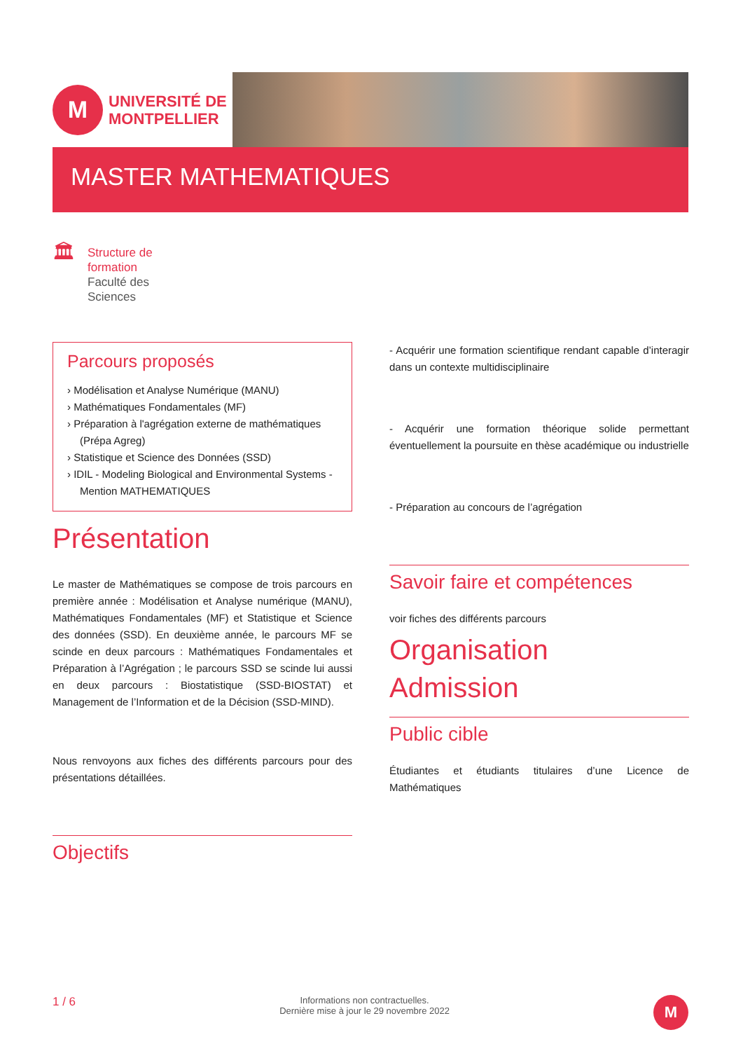M
UNIVERSITÉ DE
MONTPELLIER
MASTER MATHEMATIQUES
🏛
Structure de
formation
Faculté des
Sciences
Parcours proposés
› Modélisation et Analyse Numérique (MANU)
› Mathématiques Fondamentales (MF)
› Préparation à l'agrégation externe de mathématiques (Prépa Agreg)
› Statistique et Science des Données (SSD)
› IDIL - Modeling Biological and Environmental Systems - Mention MATHEMATIQUES
Présentation
Le master de Mathématiques se compose de trois parcours en première année : Modélisation et Analyse numérique (MANU), Mathématiques Fondamentales (MF) et Statistique et Science des données (SSD). En deuxième année, le parcours MF se scinde en deux parcours : Mathématiques Fondamentales et Préparation à l’Agrégation ; le parcours SSD se scinde lui aussi en deux parcours : Biostatistique (SSD-BIOSTAT) et Management de l’Information et de la Décision (SSD-MIND).
Nous renvoyons aux fiches des différents parcours pour des présentations détaillées.
Objectifs
- Acquérir une formation scientifique rendant capable d’interagir dans un contexte multidisciplinaire
- Acquérir une formation théorique solide permettant éventuellement la poursuite en thèse académique ou industrielle
- Préparation au concours de l’agrégation
Savoir faire et compétences
voir fiches des différents parcours
Organisation
Admission
Public cible
Étudiantes et étudiants titulaires d’une Licence de Mathématiques
1 / 6
Informations non contractuelles.
Dernière mise à jour le 29 novembre 2022
M